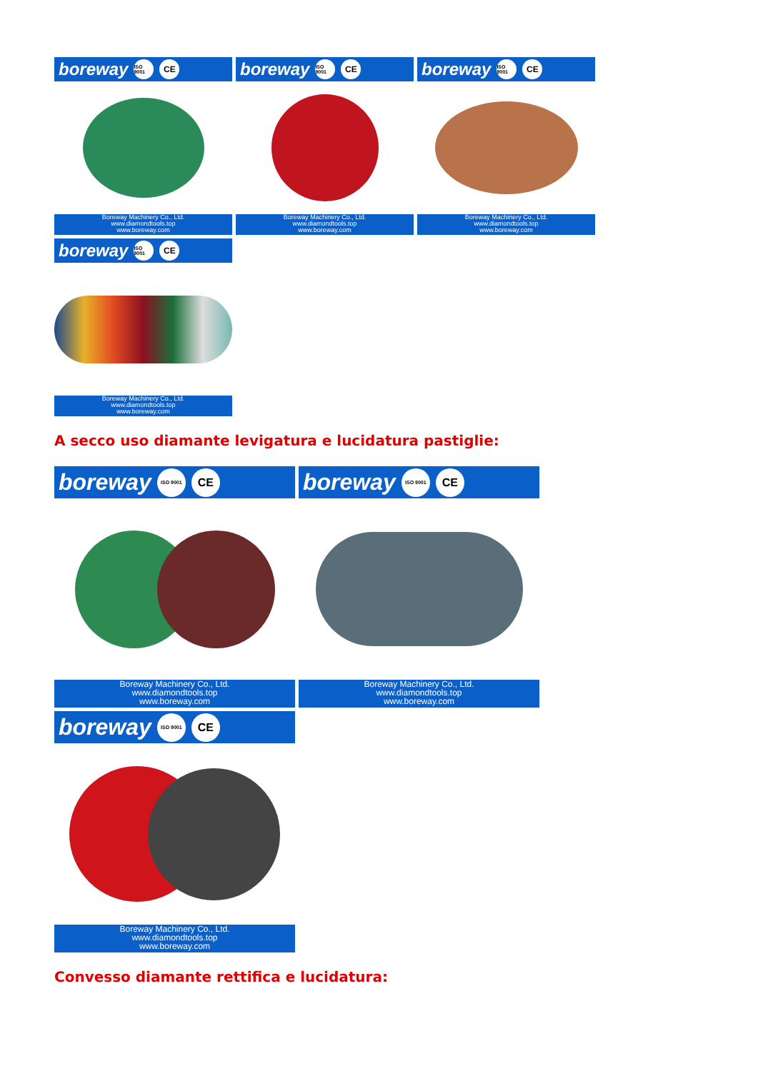boreway ISO 9001 CE
Boreway Machinery Co., Ltd.
www.diamondtools.top
www.boreway.com
boreway ISO 9001 CE
Boreway Machinery Co., Ltd.
www.diamondtools.top
www.boreway.com
boreway ISO 9001 CE
Boreway Machinery Co., Ltd.
www.diamondtools.top
www.boreway.com
boreway ISO 9001 CE
Boreway Machinery Co., Ltd.
www.diamondtools.top
www.boreway.com
A secco uso diamante levigatura e lucidatura pastiglie:
boreway ISO 9001 CE
Boreway Machinery Co., Ltd.
www.diamondtools.top
www.boreway.com
boreway ISO 9001 CE
Boreway Machinery Co., Ltd.
www.diamondtools.top
www.boreway.com
boreway ISO 9001 CE
Boreway Machinery Co., Ltd.
www.diamondtools.top
www.boreway.com
Convesso diamante rettifica e lucidatura: